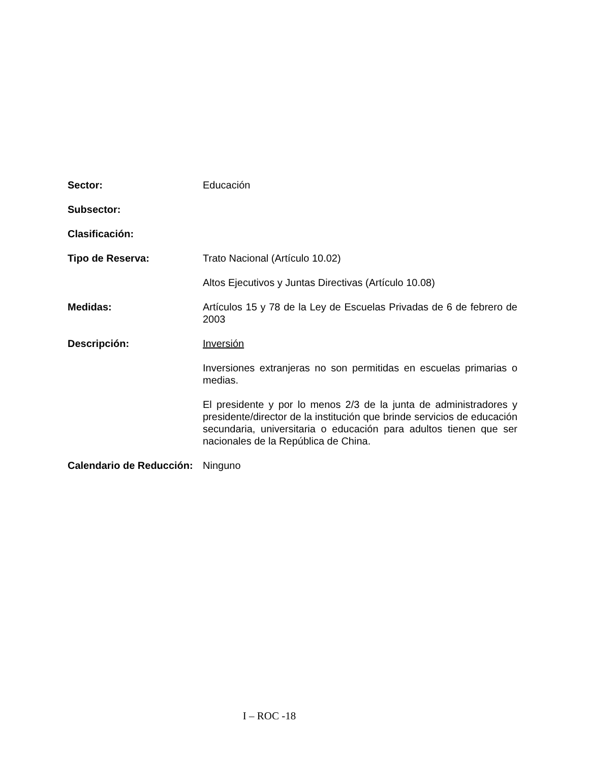Sector: Educación
Subsector:
Clasificación:
Tipo de Reserva: Trato Nacional (Artículo 10.02)
Altos Ejecutivos y Juntas Directivas (Artículo 10.08)
Medidas: Artículos 15 y 78 de la Ley de Escuelas Privadas de 6 de febrero de 2003
Descripción: Inversión
Inversiones extranjeras no son permitidas en escuelas primarias o medias.
El presidente y por lo menos 2/3 de la junta de administradores y presidente/director de la institución que brinde servicios de educación secundaria, universitaria o educación para adultos tienen que ser nacionales de la República de China.
Calendario de Reducción:
Ninguno
I – ROC -18